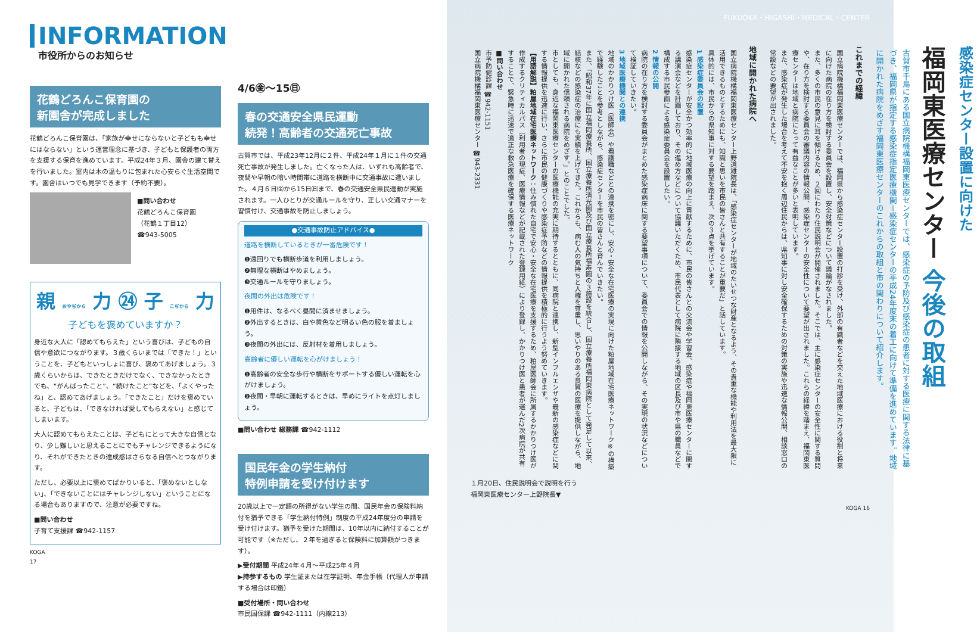INFORMATION
市役所からのお知らせ
花鶴どろんこ保育園の
新園舎が完成しました
花鶴どろんこ保育園は、「家族が幸せにならないと子どもも幸せにはならない」という運営理念に基づき、子どもと保護者の両方を支援する保育を進めています。平成24年３月、園舎の建て替えを行いました。室内は木の温もりに包まれた心安らぐ生活空間です。園舎はいつでも見学できます（予約不要）。
■問い合わせ
花鶴どろんこ保育園
（花鶴１丁目12）
☎943-5005
親 おやぢから 力 ㉔ 子 こぢから 力
子どもを褒めていますか？
身近な大人に「認めてもらえた」という喜びは、子どもの自信や意欲につながります。３歳くらいまでは「できた！」ということを、子どもといっしょに喜び、褒めてあげましょう。３歳くらいからは、できたときだけでなく、できなかったときでも、“がんばったこと”、“続けたこと”などを、「よくやったね」と、認めてあげましょう。「できたこと」だけを褒めていると、子どもは、「できなければ愛してもらえない」と感じてしまいます。
大人に認めてもらえたことは、子どもにとって大きな自信となり、少し難しいと思えることにでもチャレンジできるようになり、それができたときの達成感はさらなる自信へとつながります。
ただし、必要以上に褒めてばかりいると、「褒めないとしない」、「できないことにはチャレンジしない」ということになる場合もありますので、注意が必要ですね。
■問い合わせ
子育て支援課 ☎942-1157
KOGA
17
4/6㊎～15㊐
春の交通安全県民運動
続発！高齢者の交通死亡事故
古賀市では、平成23年12月に２件、平成24年１月に１件の交通死亡事故が発生しました。亡くなった人は、いずれも高齢者で、夜間や早朝の暗い時間帯に道路を横断中に交通事故に遭いました。４月６日㈮から15日㈰まで、春の交通安全県民運動が実施されます。一人ひとりが交通ルールを守り、正しい交通マナーを習慣付け、交通事故を防止しましょう。
●交通事故防止アドバイス●
道路を横断しているときが一番危険です！
❶遠回りでも横断歩道を利用しましょう。
❷無理な横断はやめましょう。
❸交通ルールを守りましょう。
夜間の外出は危険です！
❶用件は、なるべく昼間に済ませましょう。
❷外出するときは、白や黄色など明るい色の服を着ましょう。
❸夜間の外出には、反射材を着用しましょう。
高齢者に優しい運転を心がけましょう！
❶高齢者の安全な歩行や横断をサポートする優しい運転を心がけましょう。
❷夜間・早朝に運転するときは、早めにライトを点灯しましょう。
■問い合わせ 総務課 ☎942-1112
国民年金の学生納付
特例申請を受け付けます
20歳以上で一定額の所得がない学生の間、国民年金の保険料納付を猶予できる「学生納付特例」制度の平成24年度分の申請を受け付けます。猶予を受けた期間は、10年以内に納付することが可能です（※ただし、２年を過ぎると保険料に加算額がつきます）。
▶受付期間 平成24年４月～平成25年４月
▶持参するもの 学生証または在学証明、年金手帳（代理人が申請する場合は印鑑）
■受付場所・問い合わせ
市民国保課 ☎942-1111（内線213）
FUKUOKA・HIGASHI・MEDICAL・CENTER
感染症センター設置に向けた
福岡東医療センター 今後の取組
古賀市千鳥にある国立病院機構福岡東医療センターでは、感染症の予防及び感染症の患者に対する医療に関する法律に基づき、福岡県が指定する感染症指定医療機関＝感染症センターの平成24年度末の着工に向けて準備を進めています。地域に開かれた病院をめざす福岡東医療センターのこれからの取組と市の関わりについて紹介します。
これまでの経緯
国立病院機構福岡東医療センターでは、福岡県から感染症センター設置の打診を受け、外部の有識者などを交えた地域医療における役割と将来に向けた病院の在り方を検討する委員会を設置し、安全対策などについて議論がなされました。
また、多くの市民の意見に耳を傾けるため、２回にわたり住民説明会が開催されました。そこでは、主に感染症センターの安全性に関する質問や、在り方を検討する委員会の審議内容の情報公開、感染症センターの安全性について要望が出されました。これらの経緯を踏まえ、福岡東医療センターは地域と病院にとって有益なことが多いと表明しています。
また、感染症が発生した場合を考えて不安を抱く周辺住民からは、県知事に対し安全確保するための対策の実施や迅速な情報公開、相談窓口の常設などの要望が出されました。
地域に開かれた病院へ
国立病院機構福岡東医療センター上野道雄院長は、「感染症センターが地域のたいせつな財産となるよう、その貴重な機能や利用法を最大限に活用できるものとするためにも、知識と思いを市民の皆さんと共有することが重要だ」と話しています。
具体的には、市民からの県知事に対する要望を踏まえ、次の３点を挙げています。
1 感染症委員会の設置
感染症センターが安全かつ効率的に地域医療の向上に貢献するために、市民の皆さんとの交流会や学習会、感染症や福岡東医療センターに関する講演会などを計画しており、その進め方などについて協議いただくため、市民代表として病院に隣接する地域の区長及び市や県の職員などで構成する市民参画による感染症委員会を設置したい。
2 情報の公開
病院の在り方を検討する委員会がまとめた感染症病床に関する要望事項について、委員会での情報を公開しながら、その実現の状況などについて検証していきたい。
3 地域医療機関との連携
地域のかかりつけ医（医師会）や看護職などとの連携を密にし、安心・安全な在宅医療の実現に向けた粕屋地域在宅医療ネットワーク※の構築で経験したことを参考としながら、感染症センターを市民の皆さんと育んでいきたい。
また、「昭和37年に国立福岡療養所、国立療養所清光園及び国立療養所福寿園の３施設を統合し、国立療養所福岡東病院として発足して以来、結核などの感染症の治療にも実績を上げてきた。これからも、病む人の気持ちと人権を尊重し、思いやりのある良質の医療を提供しながら、地域に開かれた信頼される病院をめざす。」とのことでした。
市としても、身近な福岡東医療センターの医療機能の充実に期待するとともに、同病院と連携し、新型インフルエンザや最新の感染症などに関する情報提供を迅速に行い、さらに市民の健康づくりや感染症予防などの情報提供を積極的に行うよう努めていきます。
【用語解説】粕屋地域在宅医療ネットワーク：住み慣れた自宅で安心・安全な在宅医療を支援するため、粕屋医師会に所属するかかりつけ医が作成するクリティカルパス（利用者の現症、医療情報などが記載された登録用紙）により登録し、かかりつけ医と患者が選んだ2次病院が共有することで、緊急時に迅速で適正な救急医療を確保する医療ネットワーク
■問い合わせ
市予防健診課 ☎942-1151
国立病院機構福岡東医療センター ☎943-2331
１月20日、住民説明会で説明を行う
福岡東医療センター上野院長▼
KOGA 16